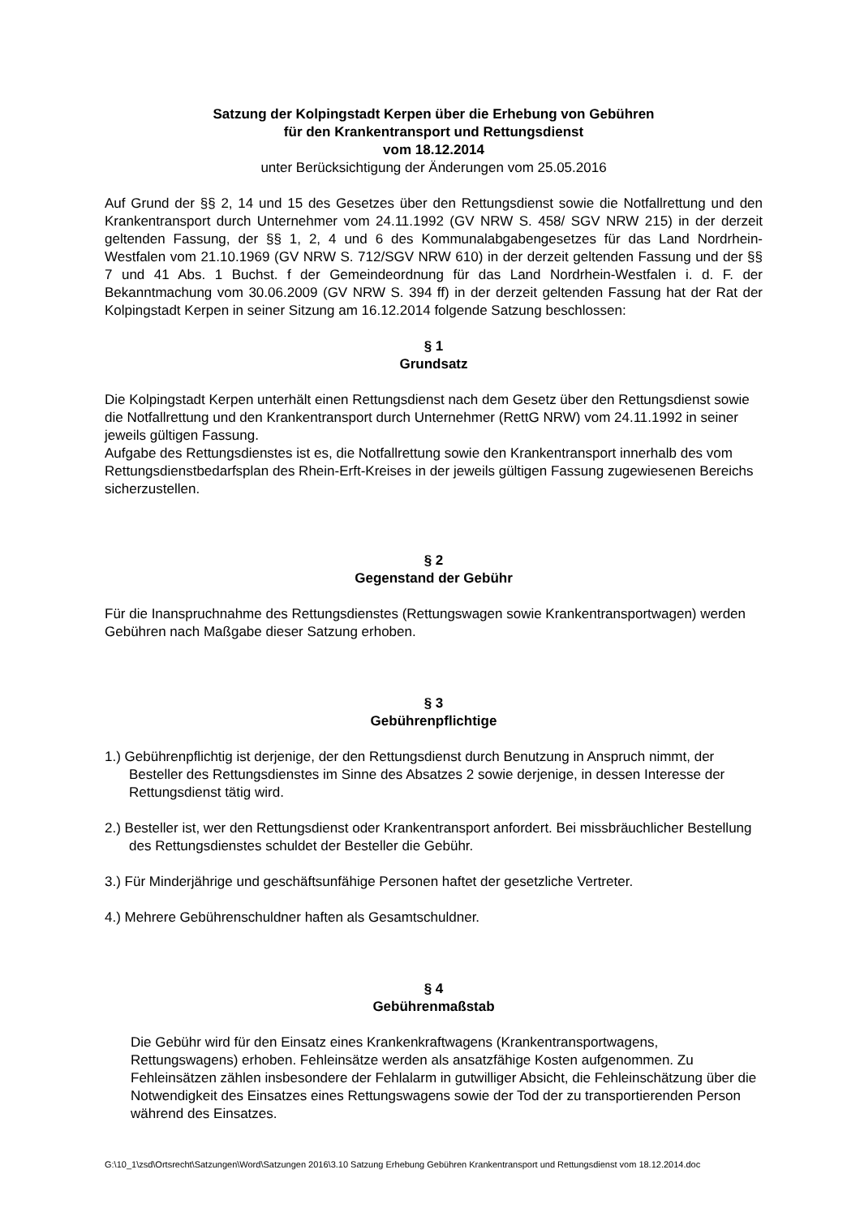Satzung der Kolpingstadt Kerpen über die Erhebung von Gebühren
für den Krankentransport und Rettungsdienst
vom 18.12.2014
unter Berücksichtigung der Änderungen vom 25.05.2016
Auf Grund der §§ 2, 14 und 15 des Gesetzes über den Rettungsdienst sowie die Notfallrettung und den Krankentransport durch Unternehmer vom 24.11.1992 (GV NRW S. 458/ SGV NRW 215) in der derzeit geltenden Fassung, der §§ 1, 2, 4 und 6 des Kommunalabgabengesetzes für das Land Nordrhein-Westfalen vom 21.10.1969 (GV NRW S. 712/SGV NRW 610) in der derzeit geltenden Fassung und der §§ 7 und 41 Abs. 1 Buchst. f der Gemeindeordnung für das Land Nordrhein-Westfalen i. d. F. der Bekanntmachung vom 30.06.2009 (GV NRW S. 394 ff) in der derzeit geltenden Fassung hat der Rat der Kolpingstadt Kerpen in seiner Sitzung am 16.12.2014 folgende Satzung beschlossen:
§ 1
Grundsatz
Die Kolpingstadt Kerpen unterhält einen Rettungsdienst nach dem Gesetz über den Rettungsdienst sowie die Notfallrettung und den Krankentransport durch Unternehmer (RettG NRW) vom 24.11.1992 in seiner jeweils gültigen Fassung.
Aufgabe des Rettungsdienstes ist es, die Notfallrettung sowie den Krankentransport innerhalb des vom Rettungsdienstbedarfsplan des Rhein-Erft-Kreises in der jeweils gültigen Fassung zugewiesenen Bereichs sicherzustellen.
§ 2
Gegenstand der Gebühr
Für die Inanspruchnahme des Rettungsdienstes (Rettungswagen sowie Krankentransportwagen) werden Gebühren nach Maßgabe dieser Satzung erhoben.
§ 3
Gebührenpflichtige
1.) Gebührenpflichtig ist derjenige, der den Rettungsdienst durch Benutzung in Anspruch nimmt, der Besteller des Rettungsdienstes im Sinne des Absatzes 2 sowie derjenige, in dessen Interesse der Rettungsdienst tätig wird.
2.) Besteller ist, wer den Rettungsdienst oder Krankentransport anfordert. Bei missbräuchlicher Bestellung des Rettungsdienstes schuldet der Besteller die Gebühr.
3.) Für Minderjährige und geschäftsunfähige Personen haftet der gesetzliche Vertreter.
4.) Mehrere Gebührenschuldner haften als Gesamtschuldner.
§ 4
Gebührenmaßstab
Die Gebühr wird für den Einsatz eines Krankenkraftwagens (Krankentransportwagens, Rettungswagens) erhoben. Fehleinsätze werden als ansatzfähige Kosten aufgenommen. Zu Fehleinsätzen zählen insbesondere der Fehlalarm in gutwilliger Absicht, die Fehleinschätzung über die Notwendigkeit des Einsatzes eines Rettungswagens sowie der Tod der zu transportierenden Person während des Einsatzes.
G:\10_1\zsd\Ortsrecht\Satzungen\Word\Satzungen 2016\3.10 Satzung Erhebung Gebühren Krankentransport und Rettungsdienst vom 18.12.2014.doc